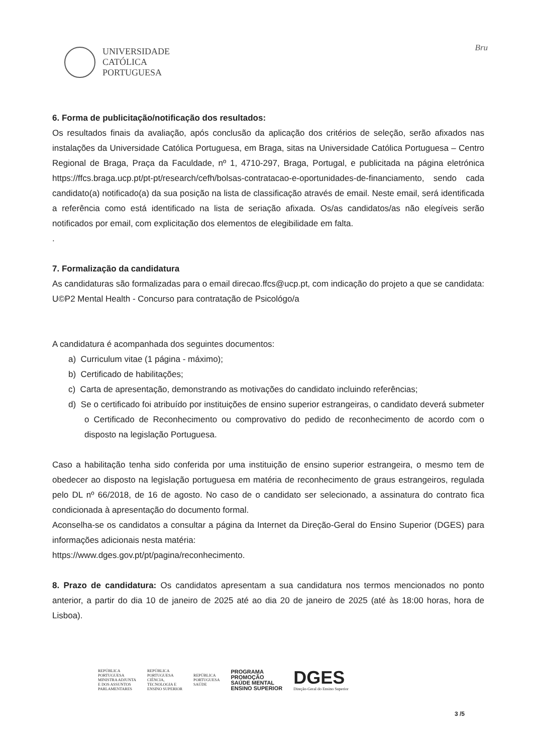UNIVERSIDADE
CATÓLICA
PORTUGUESA
Bru
6. Forma de publicitação/notificação dos resultados:
Os resultados finais da avaliação, após conclusão da aplicação dos critérios de seleção, serão afixados nas instalações da Universidade Católica Portuguesa, em Braga, sitas na Universidade Católica Portuguesa – Centro Regional de Braga, Praça da Faculdade, nº 1, 4710-297, Braga, Portugal, e publicitada na página eletrónica https://ffcs.braga.ucp.pt/pt-pt/research/cefh/bolsas-contratacao-e-oportunidades-de-financiamento, sendo cada candidato(a) notificado(a) da sua posição na lista de classificação através de email. Neste email, será identificada a referência como está identificado na lista de seriação afixada. Os/as candidatos/as não elegíveis serão notificados por email, com explicitação dos elementos de elegibilidade em falta.
.
7. Formalização da candidatura
As candidaturas são formalizadas para o email direcao.ffcs@ucp.pt, com indicação do projeto a que se candidata: U©P2 Mental Health - Concurso para contratação de Psicológo/a
A candidatura é acompanhada dos seguintes documentos:
a) Curriculum vitae (1 página - máximo);
b) Certificado de habilitações;
c) Carta de apresentação, demonstrando as motivações do candidato incluindo referências;
d) Se o certificado foi atribuído por instituições de ensino superior estrangeiras, o candidato deverá submeter o Certificado de Reconhecimento ou comprovativo do pedido de reconhecimento de acordo com o disposto na legislação Portuguesa.
Caso a habilitação tenha sido conferida por uma instituição de ensino superior estrangeira, o mesmo tem de obedecer ao disposto na legislação portuguesa em matéria de reconhecimento de graus estrangeiros, regulada pelo DL nº 66/2018, de 16 de agosto. No caso de o candidato ser selecionado, a assinatura do contrato fica condicionada à apresentação do documento formal.
Aconselha-se os candidatos a consultar a página da Internet da Direção-Geral do Ensino Superior (DGES) para informações adicionais nesta matéria:
https://www.dges.gov.pt/pt/pagina/reconhecimento.
8. Prazo de candidatura: Os candidatos apresentam a sua candidatura nos termos mencionados no ponto anterior, a partir do dia 10 de janeiro de 2025 até ao dia 20 de janeiro de 2025 (até às 18:00 horas, hora de Lisboa).
REPÚBLICA
PORTUGUESA
MINISTRA ADJUNTA
E DOS ASSUNTOS
PARLAMENTARES
REPÚBLICA
PORTUGUESA
CIÊNCIA,
TECNOLOGIA E
ENSINO SUPERIOR
REPÚBLICA
PORTUGUESA
SAÚDE
PROGRAMA
PROMOÇÃO
SAÚDE MENTAL
ENSINO SUPERIOR
DGES
Direção-Geral do Ensino Superior
3 /5